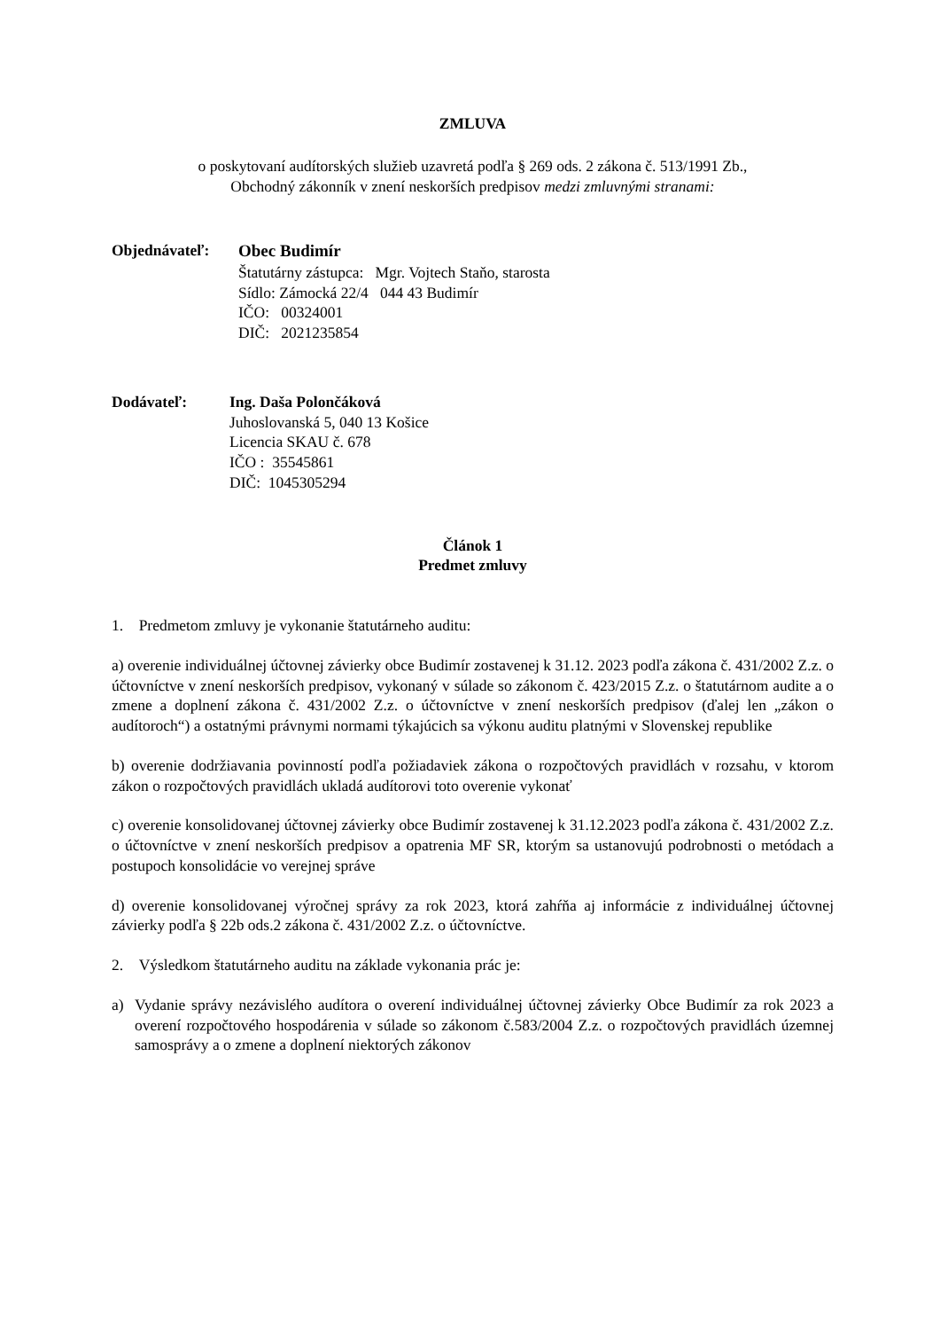ZMLUVA
o poskytovaní audítorských služieb uzavretá podľa § 269 ods. 2 zákona č. 513/1991 Zb.,
Obchodný zákonník v znení neskorších predpisov medzi zmluvnými stranami:
Objednávateľ: Obec Budimír
Štatutárny zástupca: Mgr. Vojtech Staňo, starosta
Sídlo: Zámocká 22/4 044 43 Budimír
IČO: 00324001
DIČ: 2021235854
Dodávateľ: Ing. Daša Polončáková
Juhoslovanská 5, 040 13 Košice
Licencia SKAU č. 678
IČO : 35545861
DIČ: 1045305294
Článok 1
Predmet zmluvy
1. Predmetom zmluvy je vykonanie štatutárneho auditu:
a) overenie individuálnej účtovnej závierky obce Budimír zostavenej k 31.12. 2023 podľa zákona č. 431/2002 Z.z. o účtovníctve v znení neskorších predpisov, vykonaný v súlade so zákonom č. 423/2015 Z.z. o štatutárnom audite a o zmene a doplnení zákona č. 431/2002 Z.z. o účtovníctve v znení neskorších predpisov (ďalej len „zákon o audítoroch“) a ostatnými právnymi normami týkajúcich sa výkonu auditu platnými v Slovenskej republike
b) overenie dodržiavania povinností podľa požiadaviek zákona o rozpočtových pravidlách v rozsahu, v ktorom zákon o rozpočtových pravidlách ukladá audítorovi toto overenie vykonať
c) overenie konsolidovanej účtovnej závierky obce Budimír zostavenej k 31.12.2023 podľa zákona č. 431/2002 Z.z. o účtovníctve v znení neskorších predpisov a opatrenia MF SR, ktorým sa ustanovujú podrobnosti o metódach a postupoch konsolidácie vo verejnej správe
d) overenie konsolidovanej výročnej správy za rok 2023, ktorá zahŕňa aj informácie z individuálnej účtovnej závierky podľa § 22b ods.2 zákona č. 431/2002 Z.z. o účtovníctve.
2. Výsledkom štatutárneho auditu na základe vykonania prác je:
a) Vydanie správy nezávislého audítora o overení individuálnej účtovnej závierky Obce Budimír za rok 2023 a overení rozpočtového hospodárenia v súlade so zákonom č.583/2004 Z.z. o rozpočtových pravidlách územnej samosprávy a o zmene a doplnení niektorých zákonov